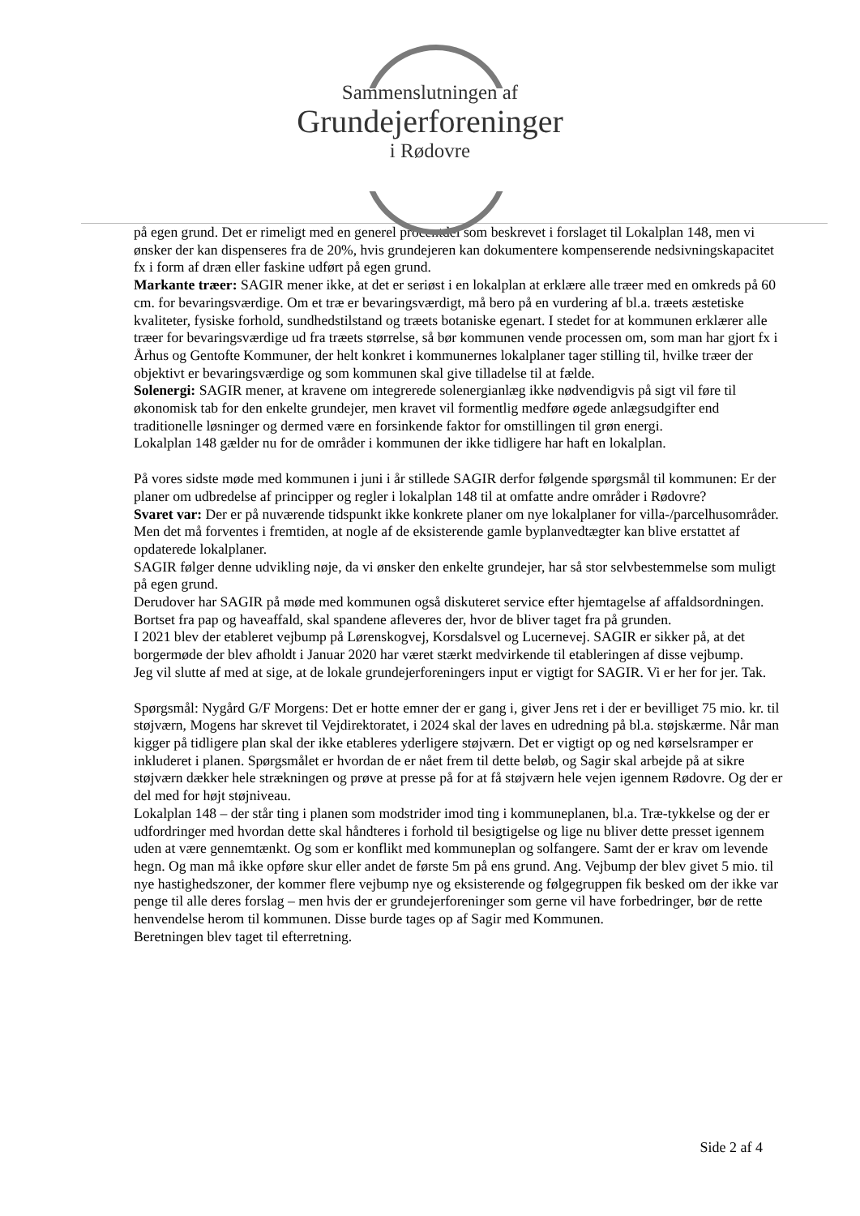Sammenslutningen af
Grundejerforeninger
i Rødovre
på egen grund. Det er rimeligt med en generel procentdel som beskrevet i forslaget til Lokalplan 148, men vi ønsker der kan dispenseres fra de 20%, hvis grundejeren kan dokumentere kompenserende nedsivningskapacitet fx i form af dræn eller faskine udført på egen grund.
Markante træer: SAGIR mener ikke, at det er seriøst i en lokalplan at erklære alle træer med en omkreds på 60 cm. for bevaringsværdige. Om et træ er bevaringsværdigt, må bero på en vurdering af bl.a. træets æstetiske kvaliteter, fysiske forhold, sundhedstilstand og træets botaniske egenart. I stedet for at kommunen erklærer alle træer for bevaringsværdige ud fra træets størrelse, så bør kommunen vende processen om, som man har gjort fx i Århus og Gentofte Kommuner, der helt konkret i kommunernes lokalplaner tager stilling til, hvilke træer der objektivt er bevaringsværdige og som kommunen skal give tilladelse til at fælde.
Solenergi: SAGIR mener, at kravene om integrerede solenergianlæg ikke nødvendigvis på sigt vil føre til økonomisk tab for den enkelte grundejer, men kravet vil formentlig medføre øgede anlægsudgifter end traditionelle løsninger og dermed være en forsinkende faktor for omstillingen til grøn energi.
Lokalplan 148 gælder nu for de områder i kommunen der ikke tidligere har haft en lokalplan.
På vores sidste møde med kommunen i juni i år stillede SAGIR derfor følgende spørgsmål til kommunen: Er der planer om udbredelse af principper og regler i lokalplan 148 til at omfatte andre områder i Rødovre?
Svaret var: Der er på nuværende tidspunkt ikke konkrete planer om nye lokalplaner for villa-/parcelhusområder. Men det må forventes i fremtiden, at nogle af de eksisterende gamle byplanvedtægter kan blive erstattet af opdaterede lokalplaner.
SAGIR følger denne udvikling nøje, da vi ønsker den enkelte grundejer, har så stor selvbestemmelse som muligt på egen grund.
Derudover har SAGIR på møde med kommunen også diskuteret service efter hjemtagelse af affaldsordningen. Bortset fra pap og haveaffald, skal spandene afleveres der, hvor de bliver taget fra på grunden.
I 2021 blev der etableret vejbump på Lørenskogvej, Korsdalsvel og Lucernevej. SAGIR er sikker på, at det borgermøde der blev afholdt i Januar 2020 har været stærkt medvirkende til etableringen af disse vejbump.
Jeg vil slutte af med at sige, at de lokale grundejerforeningers input er vigtigt for SAGIR. Vi er her for jer. Tak.
Spørgsmål: Nygård G/F Morgens: Det er hotte emner der er gang i, giver Jens ret i der er bevilliget 75 mio. kr. til støjværn, Mogens har skrevet til Vejdirektoratet, i 2024 skal der laves en udredning på bl.a. støjskærme. Når man kigger på tidligere plan skal der ikke etableres yderligere støjværn. Det er vigtigt op og ned kørselsramper er inkluderet i planen. Spørgsmålet er hvordan de er nået frem til dette beløb, og Sagir skal arbejde på at sikre støjværn dækker hele strækningen og prøve at presse på for at få støjværn hele vejen igennem Rødovre. Og der er del med for højt støjniveau.
Lokalplan 148 – der står ting i planen som modstrider imod ting i kommuneplanen, bl.a. Træ-tykkelse og der er udfordringer med hvordan dette skal håndteres i forhold til besigtigelse og lige nu bliver dette presset igennem uden at være gennemtænkt. Og som er konflikt med kommuneplan og solfangere. Samt der er krav om levende hegn. Og man må ikke opføre skur eller andet de første 5m på ens grund. Ang. Vejbump der blev givet 5 mio. til nye hastighedszoner, der kommer flere vejbump nye og eksisterende og følgegruppen fik besked om der ikke var penge til alle deres forslag – men hvis der er grundejerforeninger som gerne vil have forbedringer, bør de rette henvendelse herom til kommunen. Disse burde tages op af Sagir med Kommunen.
Beretningen blev taget til efterretning.
Side 2 af 4